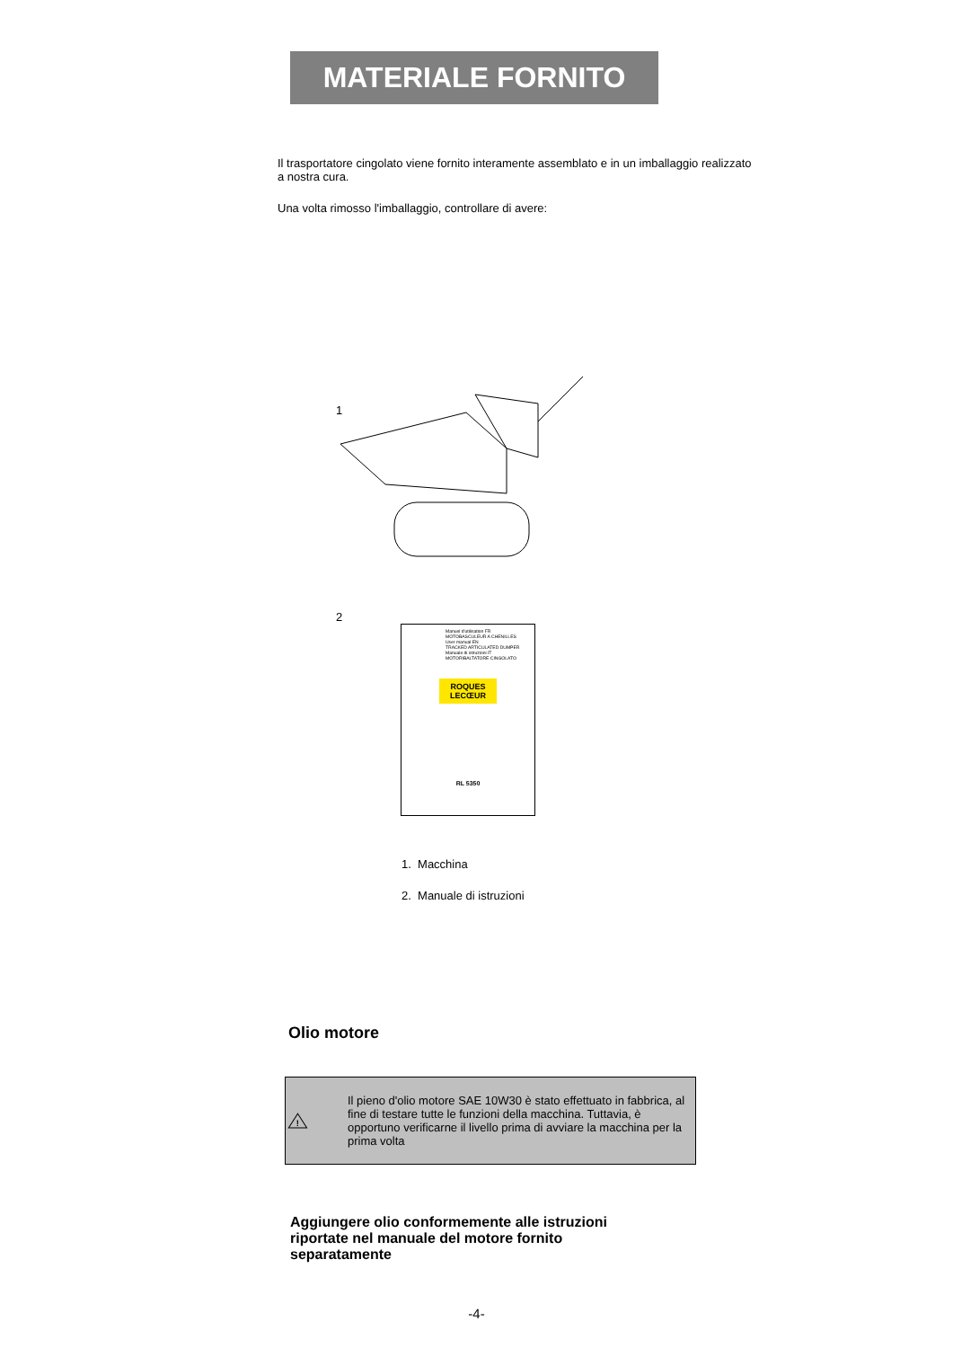MATERIALE FORNITO
Il trasportatore cingolato viene fornito interamente assemblato e in un imballaggio realizzato a nostra cura.
Una volta rimosso l'imballaggio, controllare di avere:
1
2
Manuel d'utilisation FR
MOTOBASCULEUR A CHENILLES
User manual EN
TRACKED ARTICULATED DUMPER
Manuale di istruzioni IT
MOTORIBALTATORE CINGOLATO
ROQUES LECŒUR
RL 5350
1. Macchina
2. Manuale di istruzioni
Olio motore
!
Il pieno d'olio motore SAE 10W30 è stato effettuato in fabbrica, al fine di testare tutte le funzioni della macchina. Tuttavia, è opportuno verificarne il livello prima di avviare la macchina per la prima volta
Aggiungere olio conformemente alle istruzioni riportate nel manuale del motore fornito separatamente
-4-